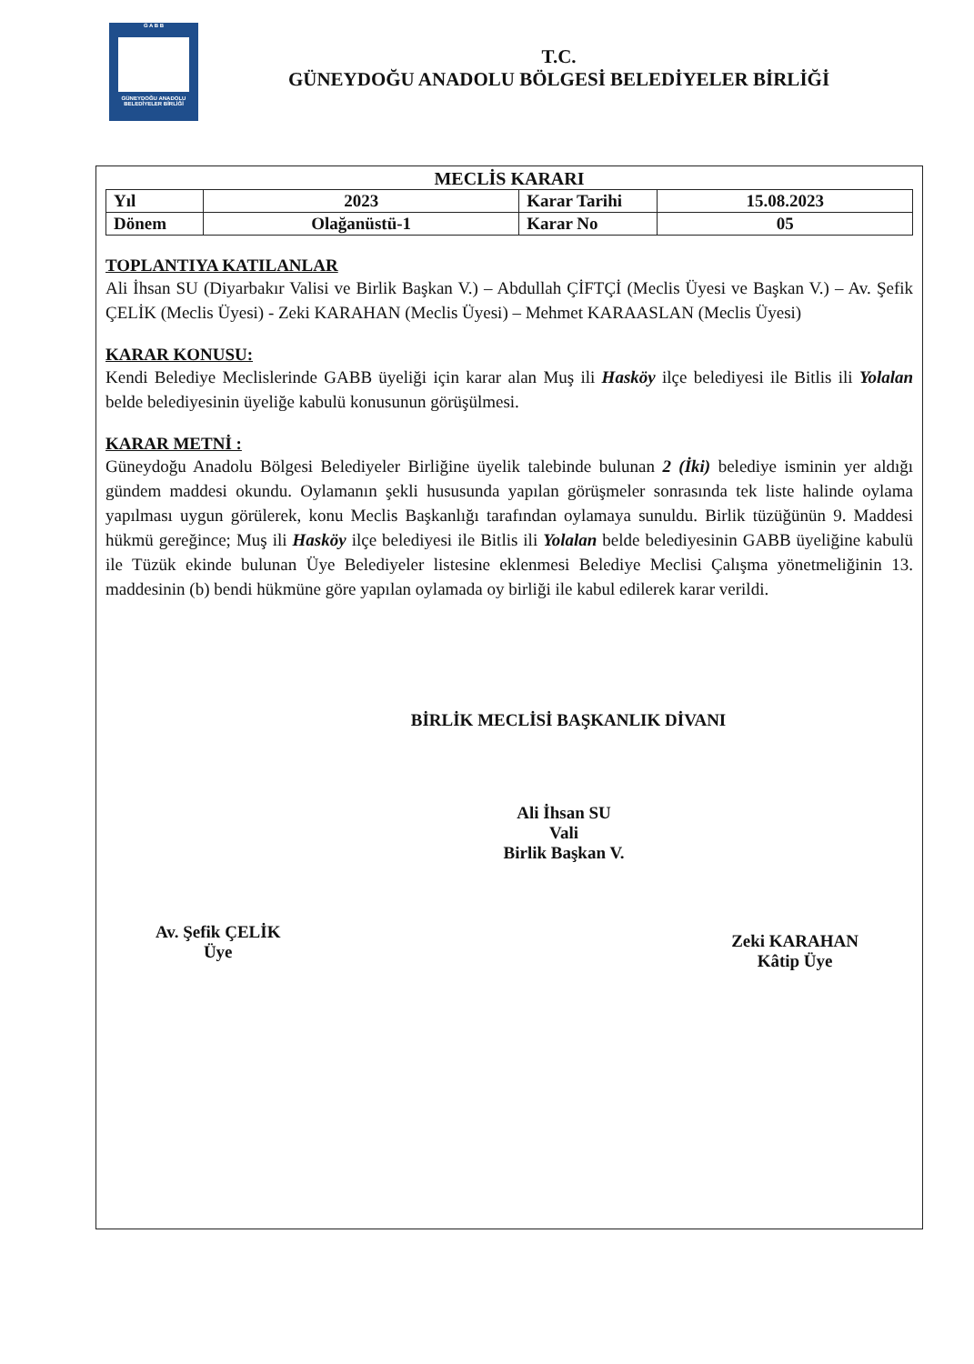G A B B
GÜNEYDOĞU ANADOLU BELEDİYELER BİRLİĞİ
T.C.
GÜNEYDOĞU ANADOLU BÖLGESİ BELEDİYELER BİRLİĞİ
MECLİS KARARI
| Yıl | 2023 | Karar Tarihi | 15.08.2023 |
| Dönem | Olağanüstü-1 | Karar No | 05 |
TOPLANTIYA KATILANLAR
Ali İhsan SU (Diyarbakır Valisi ve Birlik Başkan V.) – Abdullah ÇİFTÇİ (Meclis Üyesi ve Başkan V.) – Av. Şefik ÇELİK (Meclis Üyesi) - Zeki KARAHAN (Meclis Üyesi) – Mehmet KARAASLAN (Meclis Üyesi)
KARAR KONUSU:
Kendi Belediye Meclislerinde GABB üyeliği için karar alan Muş ili Hasköy ilçe belediyesi ile Bitlis ili Yolalan belde belediyesinin üyeliğe kabulü konusunun görüşülmesi.
KARAR METNİ :
Güneydoğu Anadolu Bölgesi Belediyeler Birliğine üyelik talebinde bulunan 2 (İki) belediye isminin yer aldığı gündem maddesi okundu. Oylamanın şekli hususunda yapılan görüşmeler sonrasında tek liste halinde oylama yapılması uygun görülerek, konu Meclis Başkanlığı tarafından oylamaya sunuldu. Birlik tüzüğünün 9. Maddesi hükmü gereğince; Muş ili Hasköy ilçe belediyesi ile Bitlis ili Yolalan belde belediyesinin GABB üyeliğine kabulü ile Tüzük ekinde bulunan Üye Belediyeler listesine eklenmesi Belediye Meclisi Çalışma yönetmeliğinin 13. maddesinin (b) bendi hükmüne göre yapılan oylamada oy birliği ile kabul edilerek karar verildi.
BİRLİK MECLİSİ BAŞKANLIK DİVANI
Ali İhsan SU
Vali
Birlik Başkan V.
Av. Şefik ÇELİK
Üye
Zeki KARAHAN
Kâtip Üye